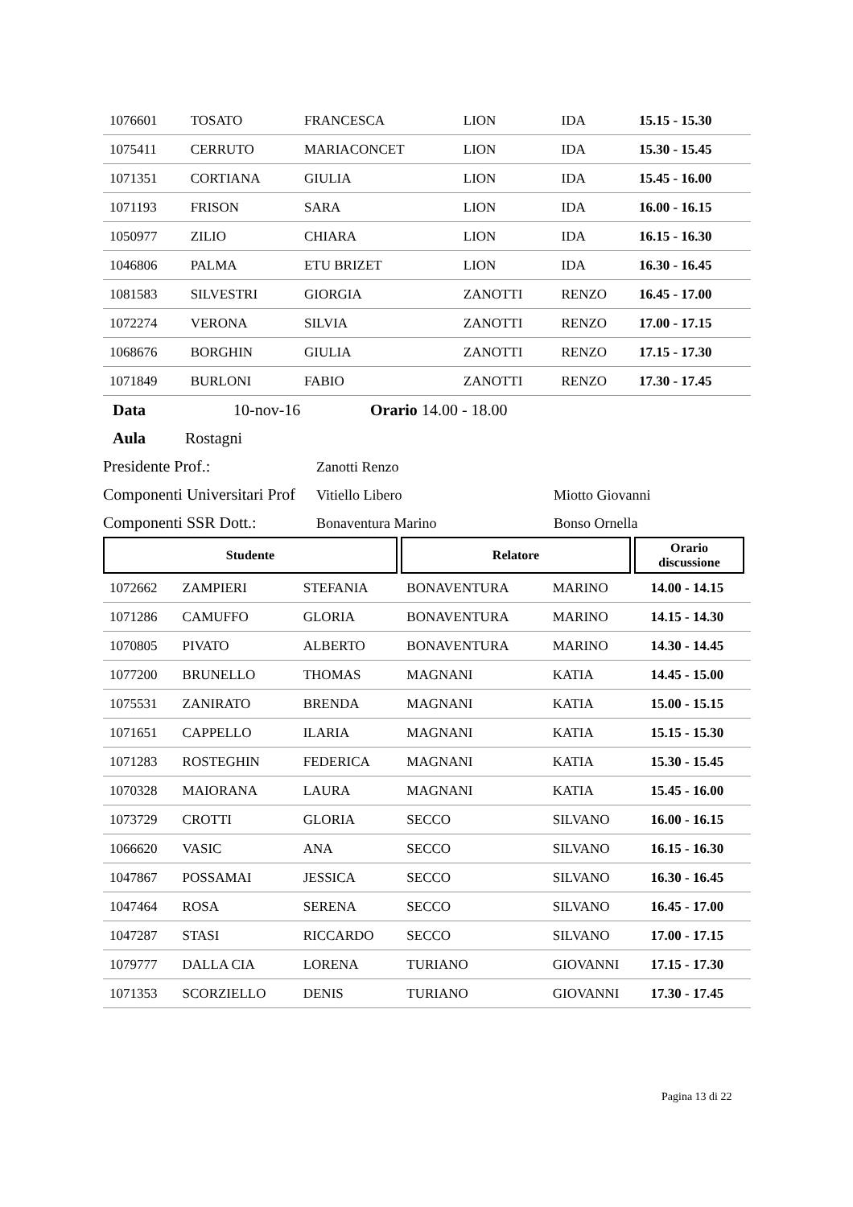| 1076601 | TOSATO | FRANCESCA | LION | IDA | 15.15 - 15.30 |
| 1075411 | CERRUTO | MARIACONCET | LION | IDA | 15.30 - 15.45 |
| 1071351 | CORTIANA | GIULIA | LION | IDA | 15.45 - 16.00 |
| 1071193 | FRISON | SARA | LION | IDA | 16.00 - 16.15 |
| 1050977 | ZILIO | CHIARA | LION | IDA | 16.15 - 16.30 |
| 1046806 | PALMA | ETU BRIZET | LION | IDA | 16.30 - 16.45 |
| 1081583 | SILVESTRI | GIORGIA | ZANOTTI | RENZO | 16.45 - 17.00 |
| 1072274 | VERONA | SILVIA | ZANOTTI | RENZO | 17.00 - 17.15 |
| 1068676 | BORGHIN | GIULIA | ZANOTTI | RENZO | 17.15 - 17.30 |
| 1071849 | BURLONI | FABIO | ZANOTTI | RENZO | 17.30 - 17.45 |
Data 10-nov-16 Orario 14.00 - 18.00
Aula Rostagni
Presidente Prof.: Zanotti Renzo
Componenti Universitari Prof Vitiello Libero Miotto Giovanni
Componenti SSR Dott.: Bonaventura Marino Bonso Ornella
| Studente | Relatore | Orario discussione |
| --- | --- | --- |
| 1072662 | ZAMPIERI | STEFANIA | BONAVENTURA | MARINO | 14.00 - 14.15 |
| 1071286 | CAMUFFO | GLORIA | BONAVENTURA | MARINO | 14.15 - 14.30 |
| 1070805 | PIVATO | ALBERTO | BONAVENTURA | MARINO | 14.30 - 14.45 |
| 1077200 | BRUNELLO | THOMAS | MAGNANI | KATIA | 14.45 - 15.00 |
| 1075531 | ZANIRATO | BRENDA | MAGNANI | KATIA | 15.00 - 15.15 |
| 1071651 | CAPPELLO | ILARIA | MAGNANI | KATIA | 15.15 - 15.30 |
| 1071283 | ROSTEGHIN | FEDERICA | MAGNANI | KATIA | 15.30 - 15.45 |
| 1070328 | MAIORANA | LAURA | MAGNANI | KATIA | 15.45 - 16.00 |
| 1073729 | CROTTI | GLORIA | SECCO | SILVANO | 16.00 - 16.15 |
| 1066620 | VASIC | ANA | SECCO | SILVANO | 16.15 - 16.30 |
| 1047867 | POSSAMAI | JESSICA | SECCO | SILVANO | 16.30 - 16.45 |
| 1047464 | ROSA | SERENA | SECCO | SILVANO | 16.45 - 17.00 |
| 1047287 | STASI | RICCARDO | SECCO | SILVANO | 17.00 - 17.15 |
| 1079777 | DALLA CIA | LORENA | TURIANO | GIOVANNI | 17.15 - 17.30 |
| 1071353 | SCORZIELLO | DENIS | TURIANO | GIOVANNI | 17.30 - 17.45 |
Pagina 13 di 22